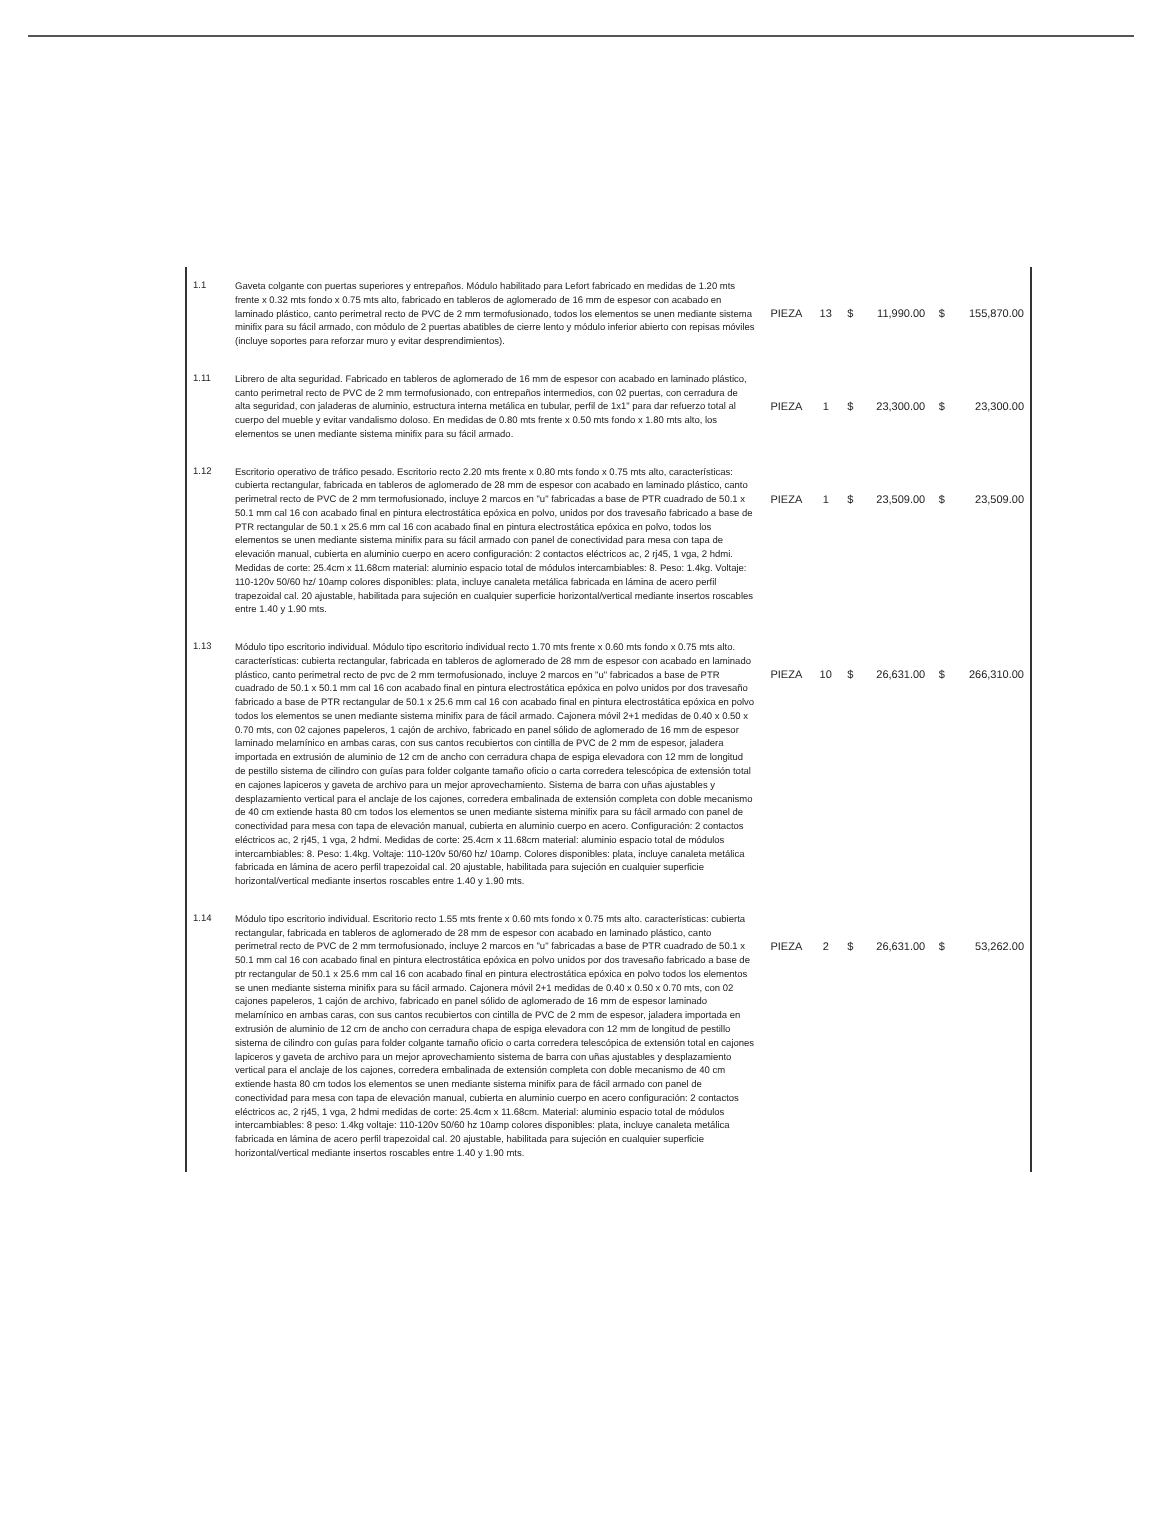| 1.1 | Gaveta colgante con puertas superiores y entrepaños. Módulo habilitado para Lefort fabricado en medidas de 1.20 mts frente x 0.32 mts fondo x 0.75 mts alto, fabricado en tableros de aglomerado de 16 mm de espesor con acabado en laminado plástico, canto perimetral recto de PVC de 2 mm termofusionado, todos los elementos se unen mediante sistema minifix para su fácil armado, con módulo de 2 puertas abatibles de cierre lento y módulo inferior abierto con repisas móviles (incluye soportes para reforzar muro y evitar desprendimientos). | PIEZA | 13 | $ | 11,990.00 | $ | 155,870.00 |
| 1.11 | Librero de alta seguridad. Fabricado en tableros de aglomerado de 16 mm de espesor con acabado en laminado plástico, canto perimetral recto de PVC de 2 mm termofusionado, con entrepaños intermedios, con 02 puertas, con cerradura de alta seguridad, con jaladeras de aluminio, estructura interna metálica en tubular, perfil de 1x1" para dar refuerzo total al cuerpo del mueble y evitar vandalismo doloso. En medidas de 0.80 mts frente x 0.50 mts fondo x 1.80 mts alto, los elementos se unen mediante sistema minifix para su fácil armado. | PIEZA | 1 | $ | 23,300.00 | $ | 23,300.00 |
| 1.12 | Escritorio operativo de tráfico pesado. Escritorio recto 2.20 mts frente x 0.80 mts fondo x 0.75 mts alto, características: cubierta rectangular, fabricada en tableros de aglomerado de 28 mm de espesor con acabado en laminado plástico, canto perimetral recto de PVC de 2 mm termofusionado, incluye 2 marcos en "u" fabricadas a base de PTR cuadrado de 50.1 x 50.1 mm cal 16 con acabado final en pintura electrostática epóxica en polvo, unidos por dos travesaño fabricado a base de PTR rectangular de 50.1 x 25.6 mm cal 16 con acabado final en pintura electrostática epóxica en polvo, todos los elementos se unen mediante sistema minifix para su fácil armado con panel de conectividad para mesa con tapa de elevación manual, cubierta en aluminio cuerpo en acero configuración: 2 contactos eléctricos ac, 2 rj45, 1 vga, 2 hdmi. Medidas de corte: 25.4cm x 11.68cm material: aluminio espacio total de módulos intercambiables: 8. Peso: 1.4kg. Voltaje: 110-120v 50/60 hz/ 10amp colores disponibles: plata, incluye canaleta metálica fabricada en lámina de acero perfil trapezoidal cal. 20 ajustable, habilitada para sujeción en cualquier superficie horizontal/vertical mediante insertos roscables entre 1.40 y 1.90 mts. | PIEZA | 1 | $ | 23,509.00 | $ | 23,509.00 |
| 1.13 | Módulo tipo escritorio individual. Módulo tipo escritorio individual recto 1.70 mts frente x 0.60 mts fondo x 0.75 mts alto. características: cubierta rectangular, fabricada en tableros de aglomerado de 28 mm de espesor con acabado en laminado plástico, canto perimetral recto de pvc de 2 mm termofusionado, incluye 2 marcos en "u" fabricados a base de PTR cuadrado de 50.1 x 50.1 mm cal 16 con acabado final en pintura electrostática epóxica en polvo unidos por dos travesaño fabricado a base de PTR rectangular de 50.1 x 25.6 mm cal 16 con acabado final en pintura electrostática epóxica en polvo todos los elementos se unen mediante sistema minifix para de fácil armado. Cajonera móvil 2+1 medidas de 0.40 x 0.50 x 0.70 mts, con 02 cajones papeleros, 1 cajón de archivo, fabricado en panel sólido de aglomerado de 16 mm de espesor laminado melamínico en ambas caras, con sus cantos recubiertos con cintilla de PVC de 2 mm de espesor, jaladera importada en extrusión de aluminio de 12 cm de ancho con cerradura chapa de espiga elevadora con 12 mm de longitud de pestillo sistema de cilindro con guías para folder colgante tamaño oficio o carta corredera telescópica de extensión total en cajones lapiceros y gaveta de archivo para un mejor aprovechamiento. Sistema de barra con uñas ajustables y desplazamiento vertical para el anclaje de los cajones, corredera embalinada de extensión completa con doble mecanismo de 40 cm extiende hasta 80 cm todos los elementos se unen mediante sistema minifix para su fácil armado con panel de conectividad para mesa con tapa de elevación manual, cubierta en aluminio cuerpo en acero. Configuración: 2 contactos eléctricos ac, 2 rj45, 1 vga, 2 hdmi. Medidas de corte: 25.4cm x 11.68cm material: aluminio espacio total de módulos intercambiables: 8. Peso: 1.4kg. Voltaje: 110-120v 50/60 hz/ 10amp. Colores disponibles: plata, incluye canaleta metálica fabricada en lámina de acero perfil trapezoidal cal. 20 ajustable, habilitada para sujeción en cualquier superficie horizontal/vertical mediante insertos roscables entre 1.40 y 1.90 mts. | PIEZA | 10 | $ | 26,631.00 | $ | 266,310.00 |
| 1.14 | Módulo tipo escritorio individual. Escritorio recto 1.55 mts frente x 0.60 mts fondo x 0.75 mts alto. características: cubierta rectangular, fabricada en tableros de aglomerado de 28 mm de espesor con acabado en laminado plástico, canto perimetral recto de PVC de 2 mm termofusionado, incluye 2 marcos en "u" fabricadas a base de PTR cuadrado de 50.1 x 50.1 mm cal 16 con acabado final en pintura electrostática epóxica en polvo unidos por dos travesaño fabricado a base de ptr rectangular de 50.1 x 25.6 mm cal 16 con acabado final en pintura electrostática epóxica en polvo todos los elementos se unen mediante sistema minifix para su fácil armado. Cajonera móvil 2+1 medidas de 0.40 x 0.50 x 0.70 mts, con 02 cajones papeleros, 1 cajón de archivo, fabricado en panel sólido de aglomerado de 16 mm de espesor laminado melamínico en ambas caras, con sus cantos recubiertos con cintilla de PVC de 2 mm de espesor, jaladera importada en extrusión de aluminio de 12 cm de ancho con cerradura chapa de espiga elevadora con 12 mm de longitud de pestillo sistema de cilindro con guías para folder colgante tamaño oficio o carta corredera telescópica de extensión total en cajones lapiceros y gaveta de archivo para un mejor aprovechamiento sistema de barra con uñas ajustables y desplazamiento vertical para el anclaje de los cajones, corredera embalinada de extensión completa con doble mecanismo de 40 cm extiende hasta 80 cm todos los elementos se unen mediante sistema minifix para de fácil armado con panel de conectividad para mesa con tapa de elevación manual, cubierta en aluminio cuerpo en acero configuración: 2 contactos eléctricos ac, 2 rj45, 1 vga, 2 hdmi medidas de corte: 25.4cm x 11.68cm. Material: aluminio espacio total de módulos intercambiables: 8 peso: 1.4kg voltaje: 110-120v 50/60 hz 10amp colores disponibles: plata, incluye canaleta metálica fabricada en lámina de acero perfil trapezoidal cal. 20 ajustable, habilitada para sujeción en cualquier superficie horizontal/vertical mediante insertos roscables entre 1.40 y 1.90 mts. | PIEZA | 2 | $ | 26,631.00 | $ | 53,262.00 |